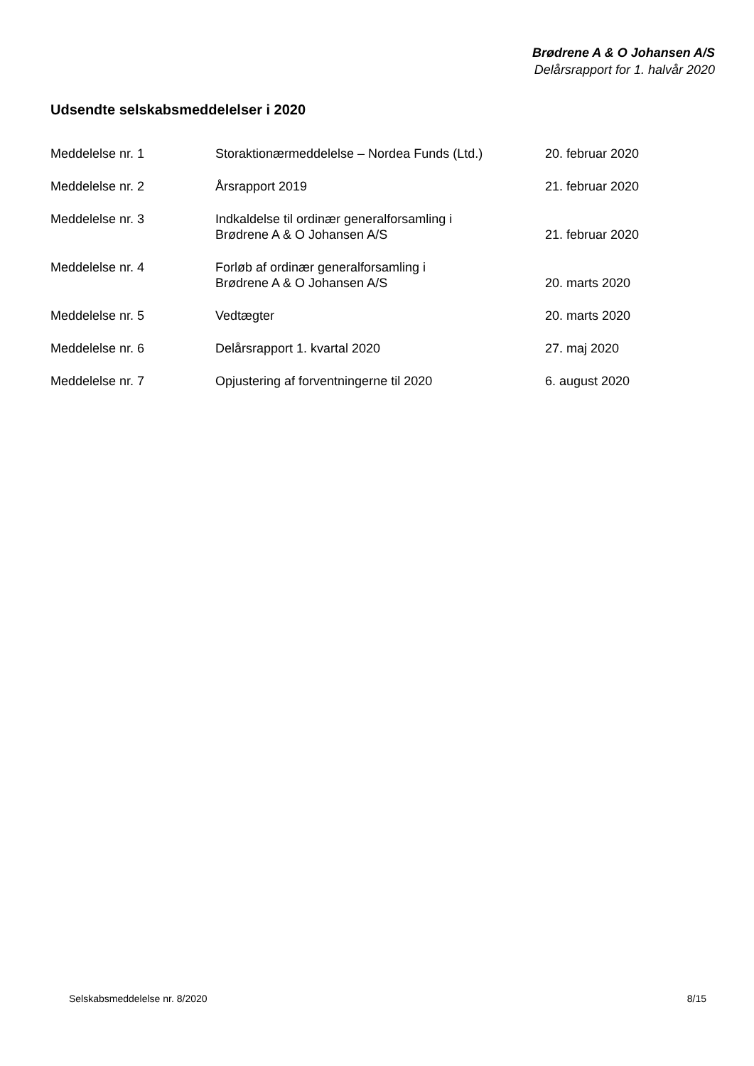Brødrene A & O Johansen A/S
Delårsrapport for 1. halvår 2020
Udsendte selskabsmeddelelser i 2020
| Meddelelse nr. 1 | Storaktionærmeddelelse – Nordea Funds (Ltd.) | 20. februar 2020 |
| Meddelelse nr. 2 | Årsrapport 2019 | 21. februar 2020 |
| Meddelelse nr. 3 | Indkaldelse til ordinær generalforsamling i Brødrene A & O Johansen A/S | 21. februar 2020 |
| Meddelelse nr. 4 | Forløb af ordinær generalforsamling i Brødrene A & O Johansen A/S | 20. marts 2020 |
| Meddelelse nr. 5 | Vedtægter | 20. marts 2020 |
| Meddelelse nr. 6 | Delårsrapport 1. kvartal 2020 | 27. maj 2020 |
| Meddelelse nr. 7 | Opjustering af forventningerne til 2020 | 6. august 2020 |
Selskabsmeddelelse nr. 8/2020 8/15